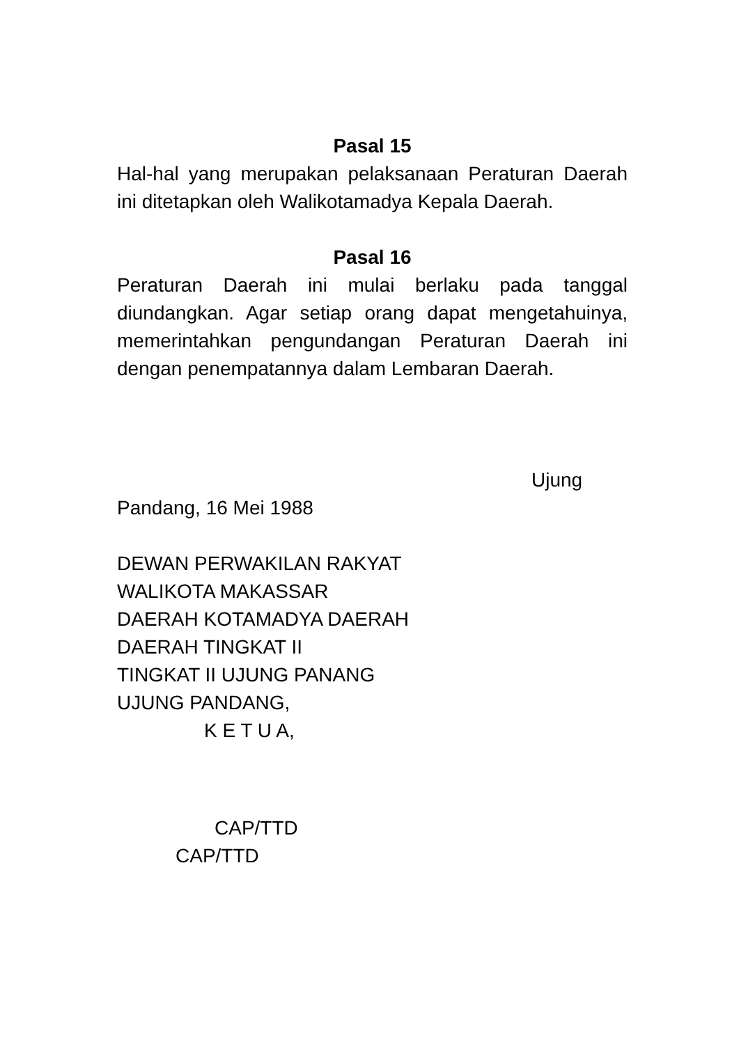Pasal 15
Hal-hal yang merupakan pelaksanaan Peraturan Daerah ini ditetapkan oleh Walikotamadya Kepala Daerah.
Pasal 16
Peraturan Daerah ini mulai berlaku pada tanggal diundangkan. Agar setiap orang dapat mengetahuinya, memerintahkan pengundangan Peraturan Daerah ini dengan penempatannya dalam Lembaran Daerah.
Ujung
Pandang, 16 Mei 1988
DEWAN PERWAKILAN RAKYAT
WALIKOTA MAKASSAR
DAERAH KOTAMADYA DAERAH
DAERAH TINGKAT II
TINGKAT II UJUNG PANANG
UJUNG PANDANG,
K E T U A,
CAP/TTD
CAP/TTD